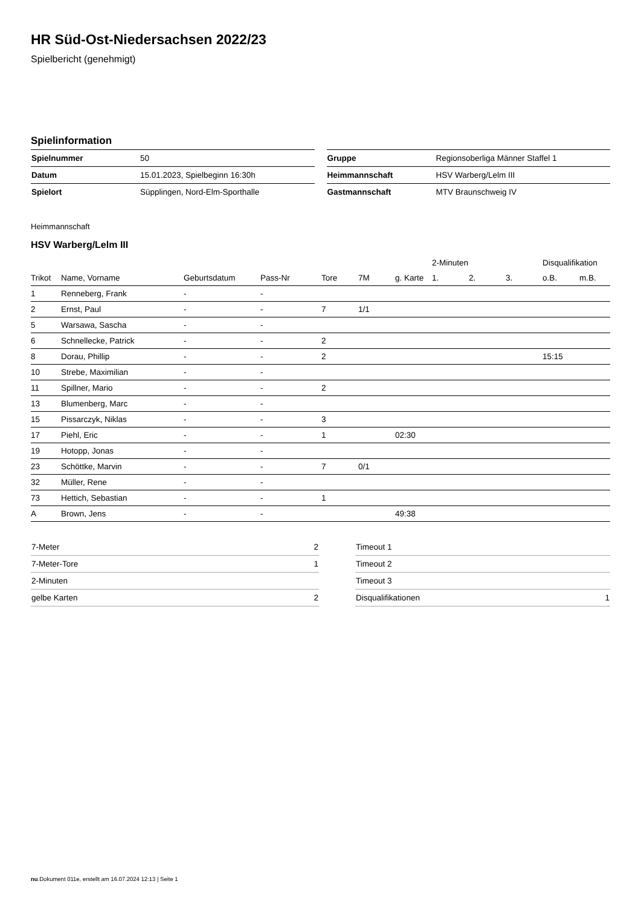HR Süd-Ost-Niedersachsen 2022/23
Spielbericht (genehmigt)
Spielinformation
| Spielnummer | 50 |
| Datum | 15.01.2023, Spielbeginn 16:30h |
| Spielort | Süpplingen, Nord-Elm-Sporthalle |
| Gruppe | Regionsoberliga Männer Staffel 1 |
| Heimmannschaft | HSV Warberg/Lelm III |
| Gastmannschaft | MTV Braunschweig IV |
Heimmannschaft
HSV Warberg/Lelm III
| | | | | | | | 2-Minuten | | | Disqualifikation | |
| --- | --- | --- | --- | --- | --- | --- | --- | --- | --- | --- | --- |
| Trikot | Name, Vorname | Geburtsdatum | Pass-Nr | Tore | 7M | g. Karte | 1. | 2. | 3. | o.B. | m.B. |
| 1 | Renneberg, Frank | - | - | | | | | | | | |
| 2 | Ernst, Paul | - | - | 7 | 1/1 | | | | | | |
| 5 | Warsawa, Sascha | - | - | | | | | | | | |
| 6 | Schnellecke, Patrick | - | - | 2 | | | | | | | |
| 8 | Dorau, Phillip | - | - | 2 | | | | | | 15:15 | |
| 10 | Strebe, Maximilian | - | - | | | | | | | | |
| 11 | Spillner, Mario | - | - | 2 | | | | | | | |
| 13 | Blumenberg, Marc | - | - | | | | | | | | |
| 15 | Pissarczyk, Niklas | - | - | 3 | | | | | | | |
| 17 | Piehl, Eric | - | - | 1 | | 02:30 | | | | | |
| 19 | Hotopp, Jonas | - | - | | | | | | | | |
| 23 | Schöttke, Marvin | - | - | 7 | 0/1 | | | | | | |
| 32 | Müller, Rene | - | - | | | | | | | | |
| 73 | Hettich, Sebastian | - | - | 1 | | | | | | | |
| A | Brown, Jens | - | - | | | 49:38 | | | | | |
| 7-Meter | 2 |
| 7-Meter-Tore | 1 |
| 2-Minuten | |
| gelbe Karten | 2 |
| Timeout 1 | |
| Timeout 2 | |
| Timeout 3 | |
| Disqualifikationen | 1 |
nu.Dokument 011e, erstellt am 16.07.2024 12:13 | Seite 1